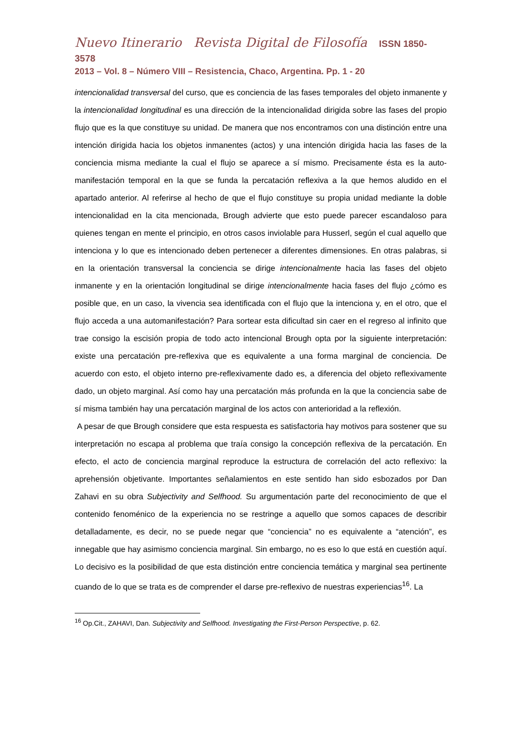Nuevo Itinerario Revista Digital de Filosofía ISSN 1850-3578
2013 – Vol. 8 – Número VIII – Resistencia, Chaco, Argentina. Pp. 1 - 20
intencionalidad transversal del curso, que es conciencia de las fases temporales del objeto inmanente y la intencionalidad longitudinal es una dirección de la intencionalidad dirigida sobre las fases del propio flujo que es la que constituye su unidad. De manera que nos encontramos con una distinción entre una intención dirigida hacia los objetos inmanentes (actos) y una intención dirigida hacia las fases de la conciencia misma mediante la cual el flujo se aparece a sí mismo. Precisamente ésta es la auto-manifestación temporal en la que se funda la percatación reflexiva a la que hemos aludido en el apartado anterior. Al referirse al hecho de que el flujo constituye su propia unidad mediante la doble intencionalidad en la cita mencionada, Brough advierte que esto puede parecer escandaloso para quienes tengan en mente el principio, en otros casos inviolable para Husserl, según el cual aquello que intenciona y lo que es intencionado deben pertenecer a diferentes dimensiones. En otras palabras, si en la orientación transversal la conciencia se dirige intencionalmente hacia las fases del objeto inmanente y en la orientación longitudinal se dirige intencionalmente hacia fases del flujo ¿cómo es posible que, en un caso, la vivencia sea identificada con el flujo que la intenciona y, en el otro, que el flujo acceda a una automanifestación? Para sortear esta dificultad sin caer en el regreso al infinito que trae consigo la escisión propia de todo acto intencional Brough opta por la siguiente interpretación: existe una percatación pre-reflexiva que es equivalente a una forma marginal de conciencia. De acuerdo con esto, el objeto interno pre-reflexivamente dado es, a diferencia del objeto reflexivamente dado, un objeto marginal. Así como hay una percatación más profunda en la que la conciencia sabe de sí misma también hay una percatación marginal de los actos con anterioridad a la reflexión.
A pesar de que Brough considere que esta respuesta es satisfactoria hay motivos para sostener que su interpretación no escapa al problema que traía consigo la concepción reflexiva de la percatación. En efecto, el acto de conciencia marginal reproduce la estructura de correlación del acto reflexivo: la aprehensión objetivante. Importantes señalamientos en este sentido han sido esbozados por Dan Zahavi en su obra Subjectivity and Selfhood. Su argumentación parte del reconocimiento de que el contenido fenoménico de la experiencia no se restringe a aquello que somos capaces de describir detalladamente, es decir, no se puede negar que “conciencia” no es equivalente a “atención”, es innegable que hay asimismo conciencia marginal. Sin embargo, no es eso lo que está en cuestión aquí. Lo decisivo es la posibilidad de que esta distinción entre conciencia temática y marginal sea pertinente cuando de lo que se trata es de comprender el darse pre-reflexivo de nuestras experiencias<sup>16</sup>. La
<sup>16</sup> Op.Cit., ZAHAVI, Dan. Subjectivity and Selfhood. Investigating the First-Person Perspective, p. 62.